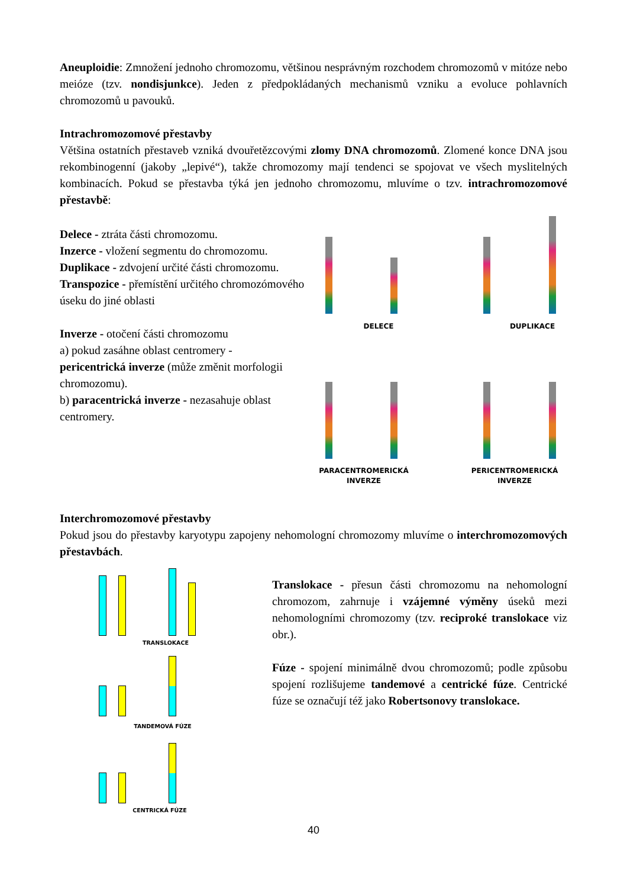Aneuploidie: Zmnožení jednoho chromozomu, většinou nesprávným rozchodem chromozomů v mitóze nebo meióze (tzv. nondisjunkce). Jeden z předpokládaných mechanismů vzniku a evoluce pohlavních chromozomů u pavouků.
Intrachromozomové přestavby
Většina ostatních přestaveb vzniká dvouřetězcovými zlomy DNA chromozomů. Zlomené konce DNA jsou rekombinogenní (jakoby „lepivé“), takže chromozomy mají tendenci se spojovat ve všech myslitelných kombinacích. Pokud se přestavba týká jen jednoho chromozomu, mluvíme o tzv. intrachromozomové přestavbě:
Delece - ztráta části chromozomu.
Inzerce - vložení segmentu do chromozomu.
Duplikace - zdvojení určité části chromozomu.
Transpozice - přemístění určitého chromozómového úseku do jiné oblasti
Inverze - otočení části chromozomu
a) pokud zasáhne oblast centromery -
pericentrická inverze (může změnit morfologii chromozomu).
b) paracentrická inverze - nezasahuje oblast centromery.
DELECE DUPLIKACE
PARACENTROMERICKÁ
INVERZE
PERICENTROMERICKÁ
INVERZE
Interchromozomové přestavby
Pokud jsou do přestavby karyotypu zapojeny nehomologní chromozomy mluvíme o interchromozomových přestavbách.
TRANSLOKACE
TANDEMOVÁ FÚZE
CENTRICKÁ FÚZE
Translokace - přesun části chromozomu na nehomologní chromozom, zahrnuje i vzájemné výměny úseků mezi nehomologními chromozomy (tzv. reciproké translokace viz obr.).
Fúze - spojení minimálně dvou chromozomů; podle způsobu spojení rozlišujeme tandemové a centrické fúze. Centrické fúze se označují též jako Robertsonovy translokace.
40